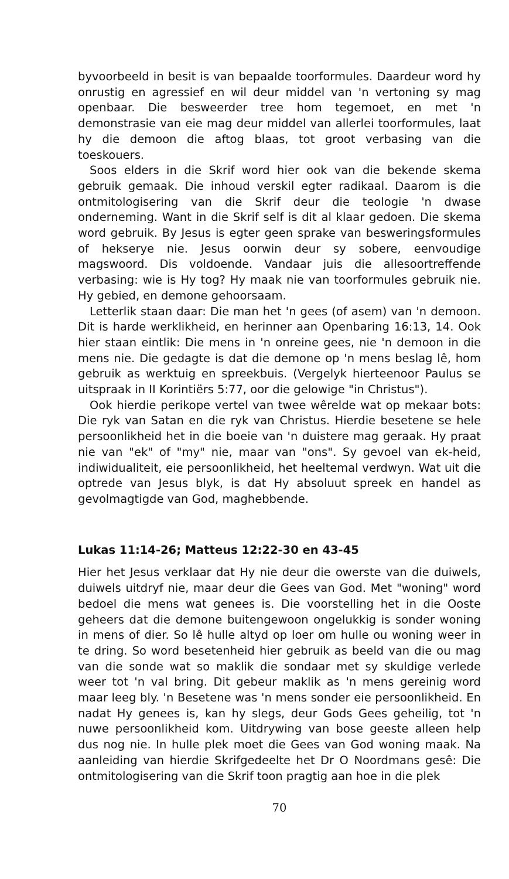byvoorbeeld in besit is van bepaalde toorformules. Daardeur word hy onrustig en agressief en wil deur middel van 'n vertoning sy mag openbaar. Die besweerder tree hom tegemoet, en met 'n demonstrasie van eie mag deur middel van allerlei toorformules, laat hy die demoon die aftog blaas, tot groot verbasing van die toeskouers.
Soos elders in die Skrif word hier ook van die bekende skema gebruik gemaak. Die inhoud verskil egter radikaal. Daarom is die ontmitologisering van die Skrif deur die teologie 'n dwase onderneming. Want in die Skrif self is dit al klaar gedoen. Die skema word gebruik. By Jesus is egter geen sprake van besweringsformules of hekserye nie. Jesus oorwin deur sy sobere, eenvoudige magswoord. Dis voldoende. Vandaar juis die allesoortreffende verbasing: wie is Hy tog? Hy maak nie van toorformules gebruik nie. Hy gebied, en demone gehoorsaam.
Letterlik staan daar: Die man het 'n gees (of asem) van 'n demoon. Dit is harde werklikheid, en herinner aan Openbaring 16:13, 14. Ook hier staan eintlik: Die mens in 'n onreine gees, nie 'n demoon in die mens nie. Die gedagte is dat die demone op 'n mens beslag lê, hom gebruik as werktuig en spreekbuis. (Vergelyk hierteenoor Paulus se uitspraak in II Korintiërs 5:77, oor die gelowige "in Christus").
Ook hierdie perikope vertel van twee wêrelde wat op mekaar bots: Die ryk van Satan en die ryk van Christus. Hierdie besetene se hele persoonlikheid het in die boeie van 'n duistere mag geraak. Hy praat nie van "ek" of "my" nie, maar van "ons". Sy gevoel van ek-heid, indiwidualiteit, eie persoonlikheid, het heeltemal verdwyn. Wat uit die optrede van Jesus blyk, is dat Hy absoluut spreek en handel as gevolmagtigde van God, maghebbende.
Lukas 11:14-26; Matteus 12:22-30 en 43-45
Hier het Jesus verklaar dat Hy nie deur die owerste van die duiwels, duiwels uitdryf nie, maar deur die Gees van God. Met "woning" word bedoel die mens wat genees is. Die voorstelling het in die Ooste geheers dat die demone buitengewoon ongelukkig is sonder woning in mens of dier. So lê hulle altyd op loer om hulle ou woning weer in te dring. So word besetenheid hier gebruik as beeld van die ou mag van die sonde wat so maklik die sondaar met sy skuldige verlede weer tot 'n val bring. Dit gebeur maklik as 'n mens gereinig word maar leeg bly. 'n Besetene was 'n mens sonder eie persoonlikheid. En nadat Hy genees is, kan hy slegs, deur Gods Gees geheilig, tot 'n nuwe persoonlikheid kom. Uitdrywing van bose geeste alleen help dus nog nie. In hulle plek moet die Gees van God woning maak. Na aanleiding van hierdie Skrifgedeelte het Dr O Noordmans gesê: Die ontmitologisering van die Skrif toon pragtig aan hoe in die plek
70